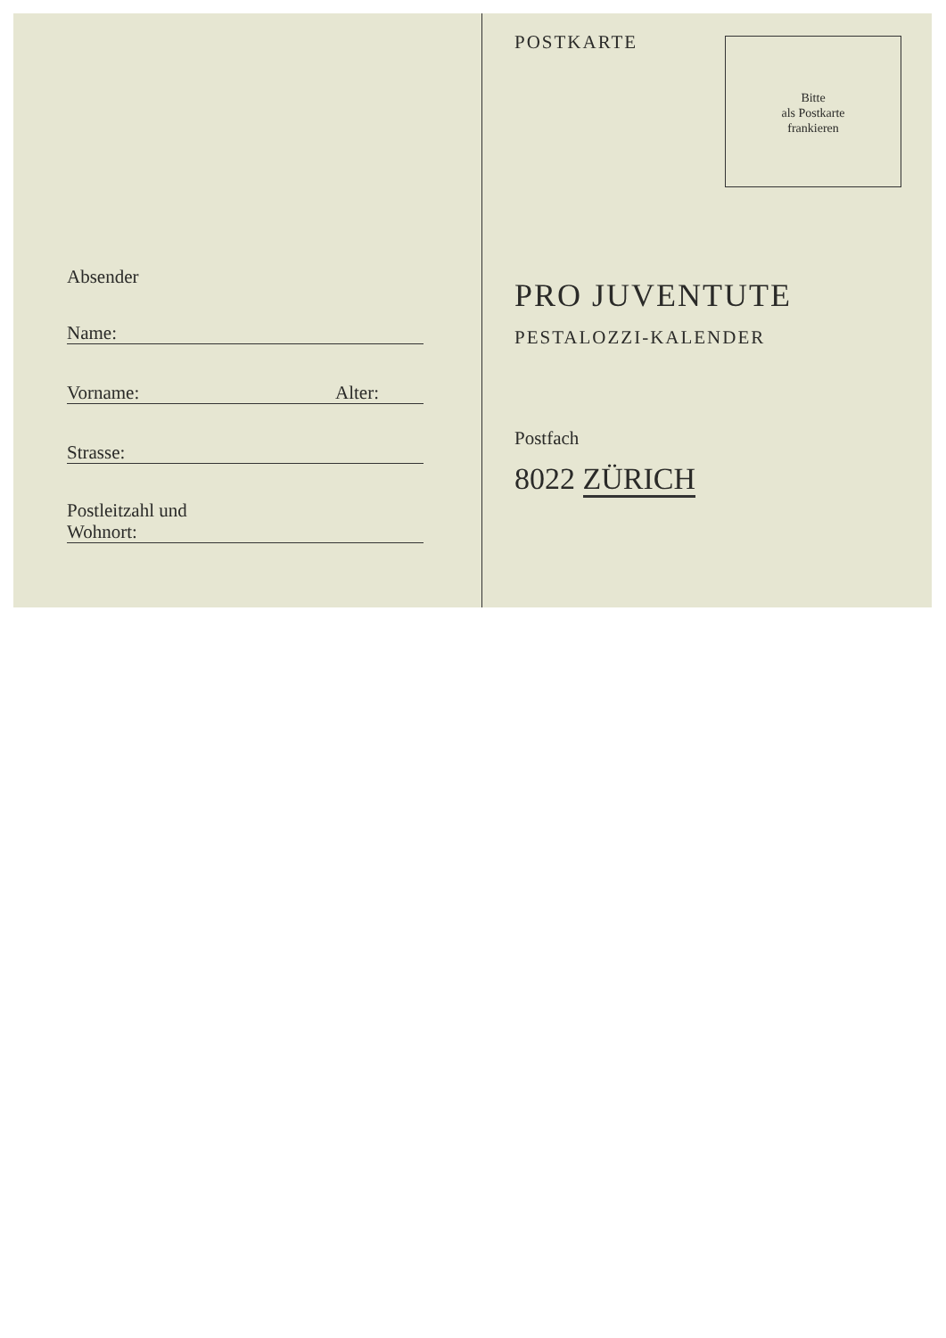Absender
Name:
Vorname: Alter:
Strasse:
Postleitzahl und
Wohnort:
POSTKARTE
Bitte
als Postkarte
frankieren
PRO JUVENTUTE
PESTALOZZI-KALENDER
Postfach
8022 ZÜRICH